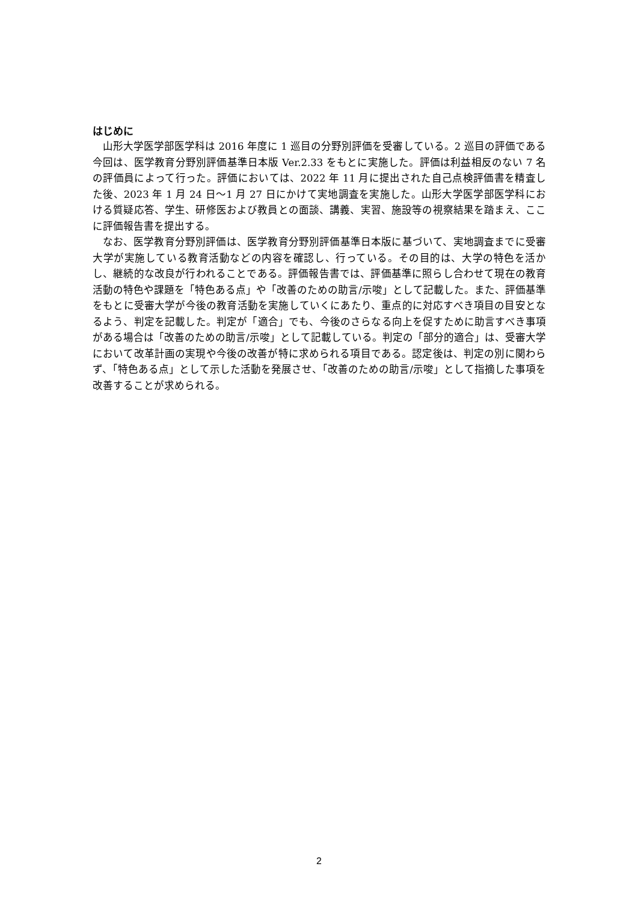はじめに
山形大学医学部医学科は 2016 年度に 1 巡目の分野別評価を受審している。2 巡目の評価である今回は、医学教育分野別評価基準日本版 Ver.2.33 をもとに実施した。評価は利益相反のない 7 名の評価員によって行った。評価においては、2022 年 11 月に提出された自己点検評価書を精査した後、2023 年 1 月 24 日～1 月 27 日にかけて実地調査を実施した。山形大学医学部医学科における質疑応答、学生、研修医および教員との面談、講義、実習、施設等の視察結果を踏まえ、ここに評価報告書を提出する。
なお、医学教育分野別評価は、医学教育分野別評価基準日本版に基づいて、実地調査までに受審大学が実施している教育活動などの内容を確認し、行っている。その目的は、大学の特色を活かし、継続的な改良が行われることである。評価報告書では、評価基準に照らし合わせて現在の教育活動の特色や課題を「特色ある点」や「改善のための助言/示唆」として記載した。また、評価基準をもとに受審大学が今後の教育活動を実施していくにあたり、重点的に対応すべき項目の目安となるよう、判定を記載した。判定が「適合」でも、今後のさらなる向上を促すために助言すべき事項がある場合は「改善のための助言/示唆」として記載している。判定の「部分的適合」は、受審大学において改革計画の実現や今後の改善が特に求められる項目である。認定後は、判定の別に関わらず、「特色ある点」として示した活動を発展させ、「改善のための助言/示唆」として指摘した事項を改善することが求められる。
2